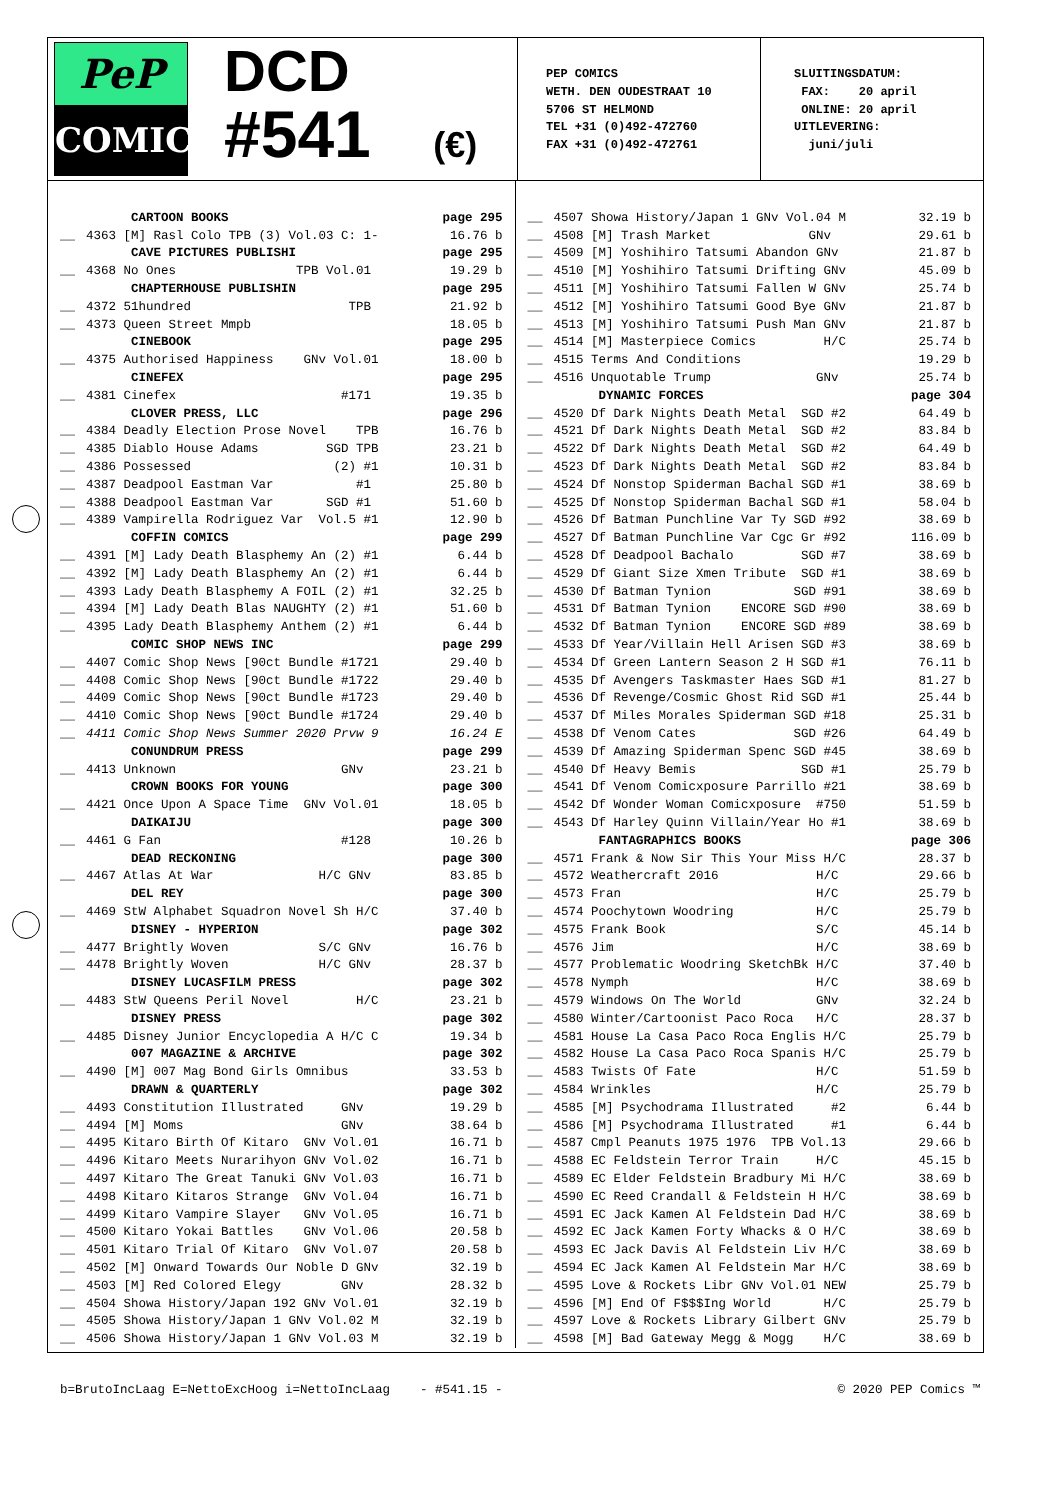PeP
COMICS
DCD
#541 (€)
PEP COMICS
WETH. DEN OUDESTRAAT 10
5706 ST HELMOND
TEL +31 (0)492-472760
FAX +31 (0)492-472761
SLUITINGSDATUM: FAX: 20 april ONLINE: 20 april UITLEVERING: juni/juli
| | CARTOON BOOKS | page 295 |
| __ | 4363 [M] Rasl Colo TPB (3) Vol.03 C: 1- | 16.76 b |
| | CAVE PICTURES PUBLISHI | page 295 |
| __ | 4368 No Ones TPB Vol.01 | 19.29 b |
| | CHAPTERHOUSE PUBLISHIN | page 295 |
| __ | 4372 51hundred TPB | 21.92 b |
| __ | 4373 Queen Street Mmpb | 18.05 b |
| | CINEBOOK | page 295 |
| __ | 4375 Authorised Happiness GNv Vol.01 | 18.00 b |
| | CINEFEX | page 295 |
| __ | 4381 Cinefex #171 | 19.35 b |
| | CLOVER PRESS, LLC | page 296 |
| __ | 4384 Deadly Election Prose Novel TPB | 16.76 b |
| __ | 4385 Diablo House Adams SGD TPB | 23.21 b |
| __ | 4386 Possessed (2) #1 | 10.31 b |
| __ | 4387 Deadpool Eastman Var #1 | 25.80 b |
| __ | 4388 Deadpool Eastman Var SGD #1 | 51.60 b |
| __ | 4389 Vampirella Rodriguez Var Vol.5 #1 | 12.90 b |
| | COFFIN COMICS | page 299 |
| __ | 4391 [M] Lady Death Blasphemy An (2) #1 | 6.44 b |
| __ | 4392 [M] Lady Death Blasphemy An (2) #1 | 6.44 b |
| __ | 4393 Lady Death Blasphemy A FOIL (2) #1 | 32.25 b |
| __ | 4394 [M] Lady Death Blas NAUGHTY (2) #1 | 51.60 b |
| __ | 4395 Lady Death Blasphemy Anthem (2) #1 | 6.44 b |
| | COMIC SHOP NEWS INC | page 299 |
| __ | 4407 Comic Shop News [90ct Bundle #1721 | 29.40 b |
| __ | 4408 Comic Shop News [90ct Bundle #1722 | 29.40 b |
| __ | 4409 Comic Shop News [90ct Bundle #1723 | 29.40 b |
| __ | 4410 Comic Shop News [90ct Bundle #1724 | 29.40 b |
| __ | 4411 Comic Shop News Summer 2020 Prvw 9 | 16.24 E |
| | CONUNDRUM PRESS | page 299 |
| __ | 4413 Unknown GNv | 23.21 b |
| | CROWN BOOKS FOR YOUNG | page 300 |
| __ | 4421 Once Upon A Space Time GNv Vol.01 | 18.05 b |
| | DAIKAIJU | page 300 |
| __ | 4461 G Fan #128 | 10.26 b |
| | DEAD RECKONING | page 300 |
| __ | 4467 Atlas At War H/C GNv | 83.85 b |
| | DEL REY | page 300 |
| __ | 4469 StW Alphabet Squadron Novel Sh H/C | 37.40 b |
| | DISNEY - HYPERION | page 302 |
| __ | 4477 Brightly Woven S/C GNv | 16.76 b |
| __ | 4478 Brightly Woven H/C GNv | 28.37 b |
| | DISNEY LUCASFILM PRESS | page 302 |
| __ | 4483 StW Queens Peril Novel H/C | 23.21 b |
| | DISNEY PRESS | page 302 |
| __ | 4485 Disney Junior Encyclopedia A H/C C | 19.34 b |
| | 007 MAGAZINE & ARCHIVE | page 302 |
| __ | 4490 [M] 007 Mag Bond Girls Omnibus | 33.53 b |
| | DRAWN & QUARTERLY | page 302 |
| __ | 4493 Constitution Illustrated GNv | 19.29 b |
| __ | 4494 [M] Moms GNv | 38.64 b |
| __ | 4495 Kitaro Birth Of Kitaro GNv Vol.01 | 16.71 b |
| __ | 4496 Kitaro Meets Nurarihyon GNv Vol.02 | 16.71 b |
| __ | 4497 Kitaro The Great Tanuki GNv Vol.03 | 16.71 b |
| __ | 4498 Kitaro Kitaros Strange GNv Vol.04 | 16.71 b |
| __ | 4499 Kitaro Vampire Slayer GNv Vol.05 | 16.71 b |
| __ | 4500 Kitaro Yokai Battles GNv Vol.06 | 20.58 b |
| __ | 4501 Kitaro Trial Of Kitaro GNv Vol.07 | 20.58 b |
| __ | 4502 [M] Onward Towards Our Noble D GNv | 32.19 b |
| __ | 4503 [M] Red Colored Elegy GNv | 28.32 b |
| __ | 4504 Showa History/Japan 192 GNv Vol.01 | 32.19 b |
| __ | 4505 Showa History/Japan 1 GNv Vol.02 M | 32.19 b |
| __ | 4506 Showa History/Japan 1 GNv Vol.03 M | 32.19 b |
| __ | 4507 Showa History/Japan 1 GNv Vol.04 M | 32.19 b |
| __ | 4508 [M] Trash Market GNv | 29.61 b |
| __ | 4509 [M] Yoshihiro Tatsumi Abandon GNv | 21.87 b |
| __ | 4510 [M] Yoshihiro Tatsumi Drifting GNv | 45.09 b |
| __ | 4511 [M] Yoshihiro Tatsumi Fallen W GNv | 25.74 b |
| __ | 4512 [M] Yoshihiro Tatsumi Good Bye GNv | 21.87 b |
| __ | 4513 [M] Yoshihiro Tatsumi Push Man GNv | 21.87 b |
| __ | 4514 [M] Masterpiece Comics H/C | 25.74 b |
| __ | 4515 Terms And Conditions | 19.29 b |
| __ | 4516 Unquotable Trump GNv | 25.74 b |
| | DYNAMIC FORCES | page 304 |
| __ | 4520 Df Dark Nights Death Metal SGD #2 | 64.49 b |
| __ | 4521 Df Dark Nights Death Metal SGD #2 | 83.84 b |
| __ | 4522 Df Dark Nights Death Metal SGD #2 | 64.49 b |
| __ | 4523 Df Dark Nights Death Metal SGD #2 | 83.84 b |
| __ | 4524 Df Nonstop Spiderman Bachal SGD #1 | 38.69 b |
| __ | 4525 Df Nonstop Spiderman Bachal SGD #1 | 58.04 b |
| __ | 4526 Df Batman Punchline Var Ty SGD #92 | 38.69 b |
| __ | 4527 Df Batman Punchline Var Cgc Gr #92 | 116.09 b |
| __ | 4528 Df Deadpool Bachalo SGD #7 | 38.69 b |
| __ | 4529 Df Giant Size Xmen Tribute SGD #1 | 38.69 b |
| __ | 4530 Df Batman Tynion SGD #91 | 38.69 b |
| __ | 4531 Df Batman Tynion ENCORE SGD #90 | 38.69 b |
| __ | 4532 Df Batman Tynion ENCORE SGD #89 | 38.69 b |
| __ | 4533 Df Year/Villain Hell Arisen SGD #3 | 38.69 b |
| __ | 4534 Df Green Lantern Season 2 H SGD #1 | 76.11 b |
| __ | 4535 Df Avengers Taskmaster Haes SGD #1 | 81.27 b |
| __ | 4536 Df Revenge/Cosmic Ghost Rid SGD #1 | 25.44 b |
| __ | 4537 Df Miles Morales Spiderman SGD #18 | 25.31 b |
| __ | 4538 Df Venom Cates SGD #26 | 64.49 b |
| __ | 4539 Df Amazing Spiderman Spenc SGD #45 | 38.69 b |
| __ | 4540 Df Heavy Bemis SGD #1 | 25.79 b |
| __ | 4541 Df Venom Comicxposure Parrillo #21 | 38.69 b |
| __ | 4542 Df Wonder Woman Comicxposure #750 | 51.59 b |
| __ | 4543 Df Harley Quinn Villain/Year Ho #1 | 38.69 b |
| | FANTAGRAPHICS BOOKS | page 306 |
| __ | 4571 Frank & Now Sir This Your Miss H/C | 28.37 b |
| __ | 4572 Weathercraft 2016 H/C | 29.66 b |
| __ | 4573 Fran H/C | 25.79 b |
| __ | 4574 Poochytown Woodring H/C | 25.79 b |
| __ | 4575 Frank Book S/C | 45.14 b |
| __ | 4576 Jim H/C | 38.69 b |
| __ | 4577 Problematic Woodring SketchBk H/C | 37.40 b |
| __ | 4578 Nymph H/C | 38.69 b |
| __ | 4579 Windows On The World GNv | 32.24 b |
| __ | 4580 Winter/Cartoonist Paco Roca H/C | 28.37 b |
| __ | 4581 House La Casa Paco Roca Englis H/C | 25.79 b |
| __ | 4582 House La Casa Paco Roca Spanis H/C | 25.79 b |
| __ | 4583 Twists Of Fate H/C | 51.59 b |
| __ | 4584 Wrinkles H/C | 25.79 b |
| __ | 4585 [M] Psychodrama Illustrated #2 | 6.44 b |
| __ | 4586 [M] Psychodrama Illustrated #1 | 6.44 b |
| __ | 4587 Cmpl Peanuts 1975 1976 TPB Vol.13 | 29.66 b |
| __ | 4588 EC Feldstein Terror Train H/C | 45.15 b |
| __ | 4589 EC Elder Feldstein Bradbury Mi H/C | 38.69 b |
| __ | 4590 EC Reed Crandall & Feldstein H H/C | 38.69 b |
| __ | 4591 EC Jack Kamen Al Feldstein Dad H/C | 38.69 b |
| __ | 4592 EC Jack Kamen Forty Whacks & O H/C | 38.69 b |
| __ | 4593 EC Jack Davis Al Feldstein Liv H/C | 38.69 b |
| __ | 4594 EC Jack Kamen Al Feldstein Mar H/C | 38.69 b |
| __ | 4595 Love & Rockets Libr GNv Vol.01 NEW | 25.79 b |
| __ | 4596 [M] End Of F$$$Ing World H/C | 25.79 b |
| __ | 4597 Love & Rockets Library Gilbert GNv | 25.79 b |
| __ | 4598 [M] Bad Gateway Megg & Mogg H/C | 38.69 b |
b=BrutoIncLaag E=NettoExcHoog i=NettoIncLaag - #541.15 - © 2020 PEP Comics ™